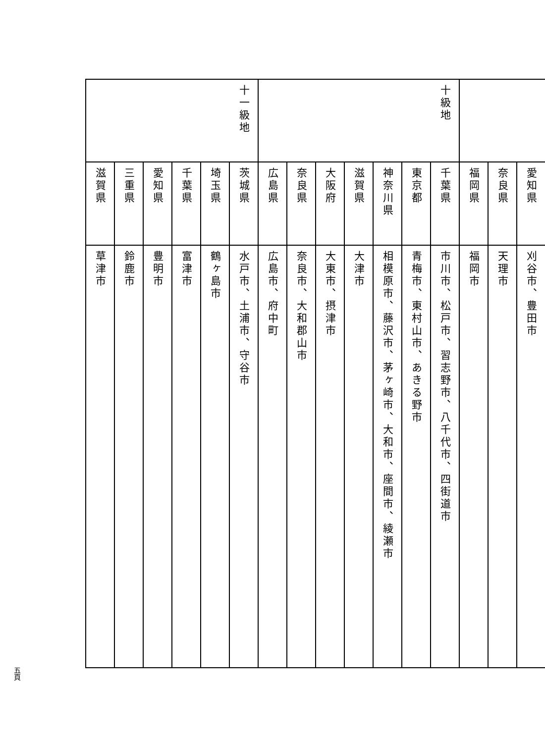| | 愛知県 | 刈谷市、豊田市 |
| | 奈良県 | 天理市 |
| | 福岡県 | 福岡市 |
| 十級地 | 千葉県 | 市川市、松戸市、習志野市、八千代市、四街道市 |
| | 東京都 | 青梅市、東村山市、あきる野市 |
| | 神奈川県 | 相模原市、藤沢市、茅ヶ崎市、大和市、座間市、綾瀬市 |
| | 滋賀県 | 大津市 |
| | 大阪府 | 大東市、摂津市 |
| | 奈良県 | 奈良市、大和郡山市 |
| | 広島県 | 広島市、府中町 |
| 十一級地 | 茨城県 | 水戸市、土浦市、守谷市 |
| | 埼玉県 | 鶴ヶ島市 |
| | 千葉県 | 富津市 |
| | 愛知県 | 豊明市 |
| | 三重県 | 鈴鹿市 |
| | 滋賀県 | 草津市 |
五頁